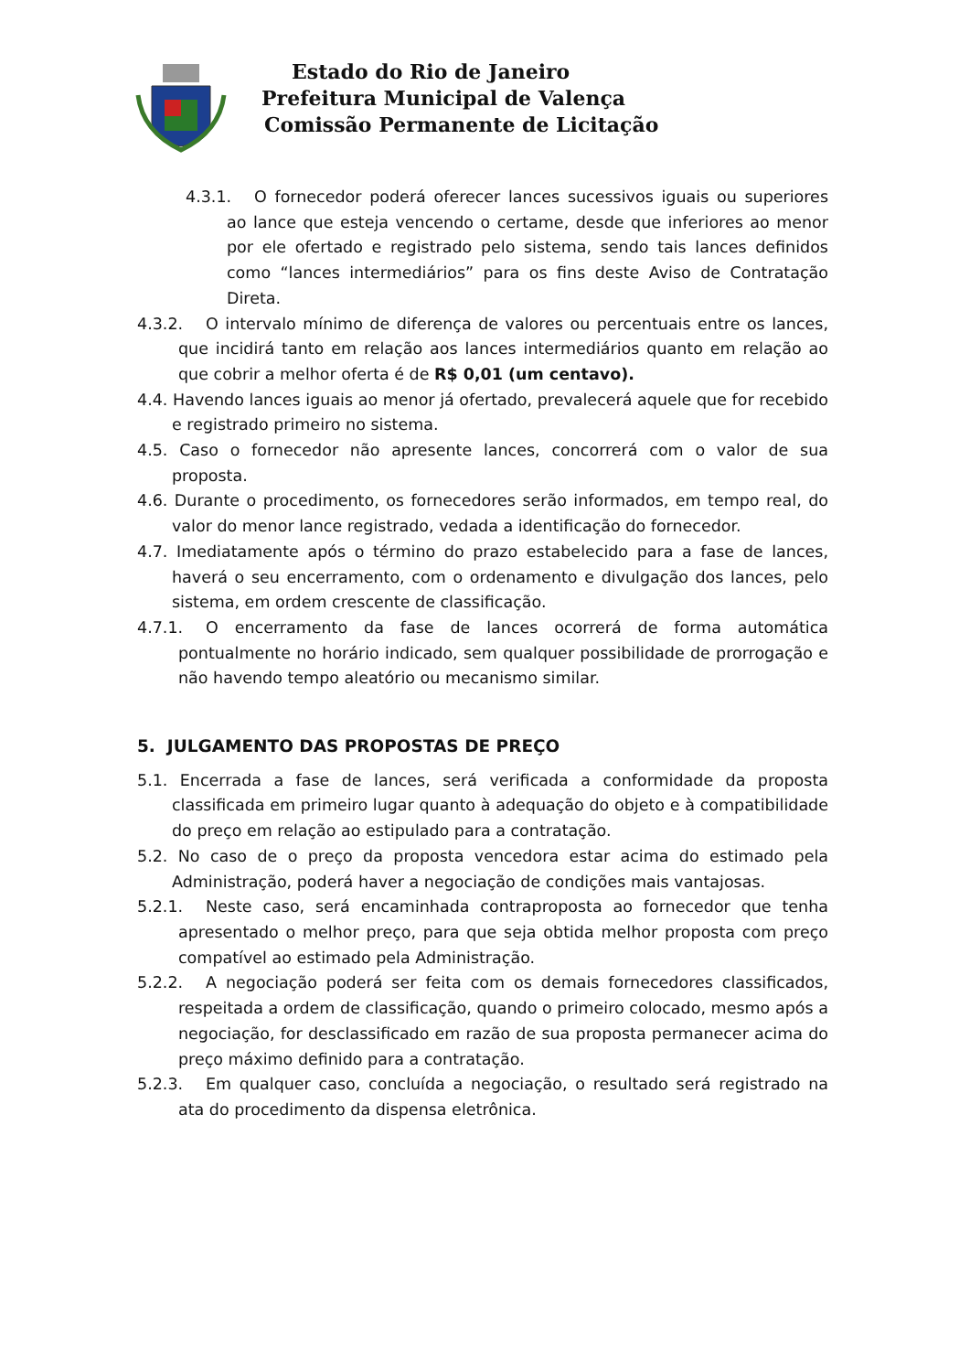Estado do Rio de Janeiro
Prefeitura Municipal de Valença
Comissão Permanente de Licitação
4.3.1. O fornecedor poderá oferecer lances sucessivos iguais ou superiores ao lance que esteja vencendo o certame, desde que inferiores ao menor por ele ofertado e registrado pelo sistema, sendo tais lances definidos como “lances intermediários” para os fins deste Aviso de Contratação Direta.
4.3.2. O intervalo mínimo de diferença de valores ou percentuais entre os lances, que incidirá tanto em relação aos lances intermediários quanto em relação ao que cobrir a melhor oferta é de R$ 0,01 (um centavo).
4.4. Havendo lances iguais ao menor já ofertado, prevalecerá aquele que for recebido e registrado primeiro no sistema.
4.5. Caso o fornecedor não apresente lances, concorrerá com o valor de sua proposta.
4.6. Durante o procedimento, os fornecedores serão informados, em tempo real, do valor do menor lance registrado, vedada a identificação do fornecedor.
4.7. Imediatamente após o término do prazo estabelecido para a fase de lances, haverá o seu encerramento, com o ordenamento e divulgação dos lances, pelo sistema, em ordem crescente de classificação.
4.7.1. O encerramento da fase de lances ocorrerá de forma automática pontualmente no horário indicado, sem qualquer possibilidade de prorrogação e não havendo tempo aleatório ou mecanismo similar.
5. JULGAMENTO DAS PROPOSTAS DE PREÇO
5.1. Encerrada a fase de lances, será verificada a conformidade da proposta classificada em primeiro lugar quanto à adequação do objeto e à compatibilidade do preço em relação ao estipulado para a contratação.
5.2. No caso de o preço da proposta vencedora estar acima do estimado pela Administração, poderá haver a negociação de condições mais vantajosas.
5.2.1. Neste caso, será encaminhada contraproposta ao fornecedor que tenha apresentado o melhor preço, para que seja obtida melhor proposta com preço compatível ao estimado pela Administração.
5.2.2. A negociação poderá ser feita com os demais fornecedores classificados, respeitada a ordem de classificação, quando o primeiro colocado, mesmo após a negociação, for desclassificado em razão de sua proposta permanecer acima do preço máximo definido para a contratação.
5.2.3. Em qualquer caso, concluída a negociação, o resultado será registrado na ata do procedimento da dispensa eletrônica.